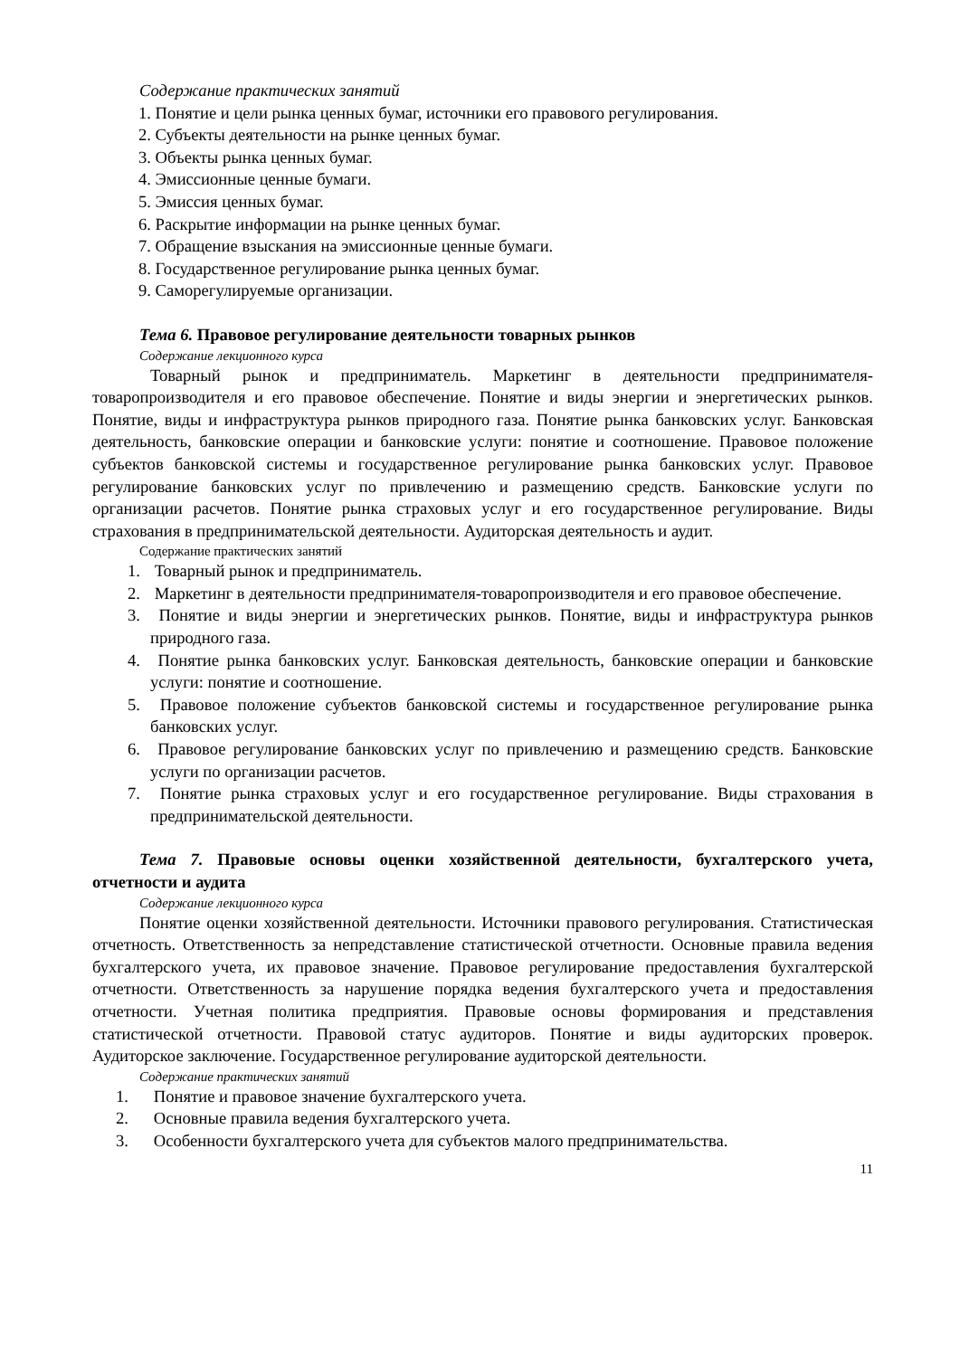Содержание практических занятий
1. Понятие и цели рынка ценных бумаг, источники его правового регулирования.
2. Субъекты деятельности на рынке ценных бумаг.
3. Объекты рынка ценных бумаг.
4. Эмиссионные ценные бумаги.
5. Эмиссия ценных бумаг.
6. Раскрытие информации на рынке ценных бумаг.
7. Обращение взыскания на эмиссионные ценные бумаги.
8. Государственное регулирование рынка ценных бумаг.
9. Саморегулируемые организации.
Тема 6. Правовое регулирование деятельности товарных рынков
Содержание лекционного курса
Товарный рынок и предприниматель. Маркетинг в деятельности предпринимателя-товаропроизводителя и его правовое обеспечение. Понятие и виды энергии и энергетических рынков. Понятие, виды и инфраструктура рынков природного газа. Понятие рынка банковских услуг. Банковская деятельность, банковские операции и банковские услуги: понятие и соотношение. Правовое положение субъектов банковской системы и государственное регулирование рынка банковских услуг. Правовое регулирование банковских услуг по привлечению и размещению средств. Банковские услуги по организации расчетов. Понятие рынка страховых услуг и его государственное регулирование. Виды страхования в предпринимательской деятельности. Аудиторская деятельность и аудит.
Содержание практических занятий
1. Товарный рынок и предприниматель.
2. Маркетинг в деятельности предпринимателя-товаропроизводителя и его правовое обеспечение.
3. Понятие и виды энергии и энергетических рынков. Понятие, виды и инфраструктура рынков природного газа.
4. Понятие рынка банковских услуг. Банковская деятельность, банковские операции и банковские услуги: понятие и соотношение.
5. Правовое положение субъектов банковской системы и государственное регулирование рынка банковских услуг.
6. Правовое регулирование банковских услуг по привлечению и размещению средств. Банковские услуги по организации расчетов.
7. Понятие рынка страховых услуг и его государственное регулирование. Виды страхования в предпринимательской деятельности.
Тема 7. Правовые основы оценки хозяйственной деятельности, бухгалтерского учета, отчетности и аудита
Содержание лекционного курса
Понятие оценки хозяйственной деятельности. Источники правового регулирования. Статистическая отчетность. Ответственность за непредставление статистической отчетности. Основные правила ведения бухгалтерского учета, их правовое значение. Правовое регулирование предоставления бухгалтерской отчетности. Ответственность за нарушение порядка ведения бухгалтерского учета и предоставления отчетности. Учетная политика предприятия. Правовые основы формирования и представления статистической отчетности. Правовой статус аудиторов. Понятие и виды аудиторских проверок. Аудиторское заключение. Государственное регулирование аудиторской деятельности.
Содержание практических занятий
1. Понятие и правовое значение бухгалтерского учета.
2. Основные правила ведения бухгалтерского учета.
3. Особенности бухгалтерского учета для субъектов малого предпринимательства.
11